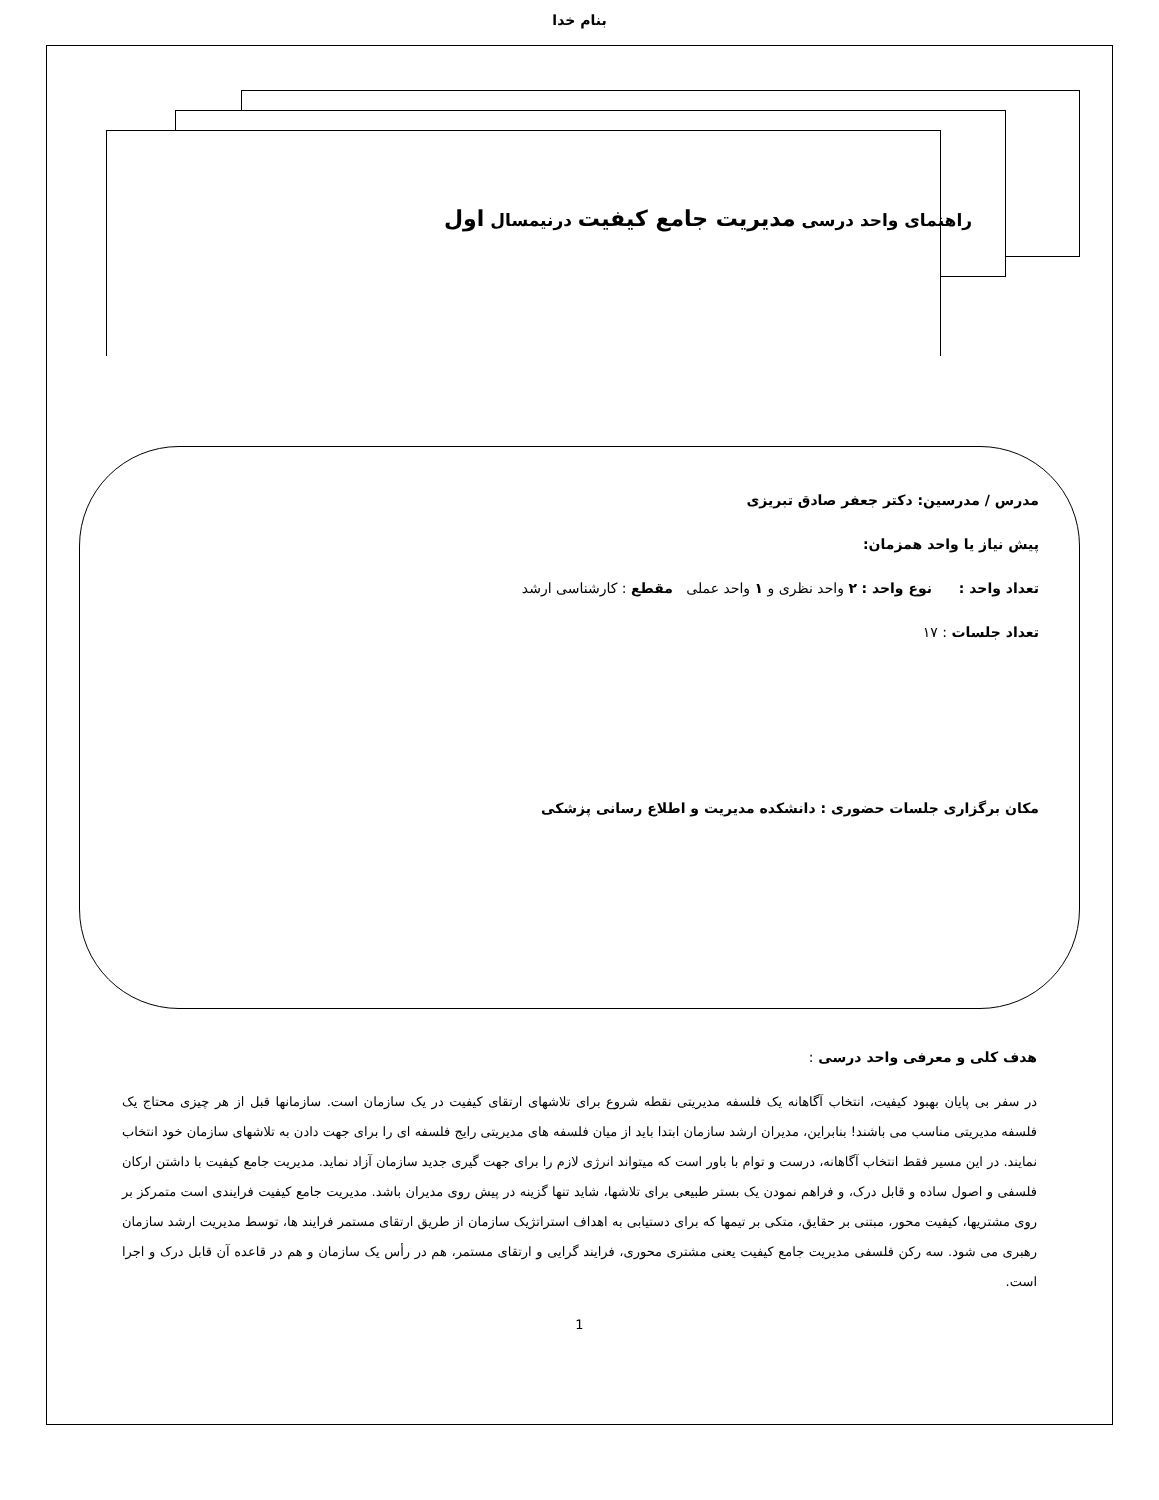بنام خدا
راهنمای واحد درسی مدیریت جامع کیفیت درنیمسال اول
مدرس / مدرسین: دکتر جعفر صادق تبریزی
پیش نیاز یا واحد همزمان:
تعداد واحد : نوع واحد : ۲ واحد نظری و ۱ واحد عملی مقطع : کارشناسی ارشد
تعداد جلسات : ۱۷
مکان برگزاری جلسات حضوری : دانشکده مدیریت و اطلاع رسانی پزشکی
هدف کلی و معرفی واحد درسی :
در سفر بی پایان بهبود کیفیت، انتخاب آگاهانه یک فلسفه مدیریتی نقطه شروع برای تلاشهای ارتقای کیفیت در یک سازمان است. سازمانها قبل از هر چیزی محتاج یک فلسفه مدیریتی مناسب می باشند! بنابراین، مدیران ارشد سازمان ابتدا باید از میان فلسفه های مدیریتی رایج فلسفه ای را برای جهت دادن به تلاشهای سازمان خود انتخاب نمایند. در این مسیر فقط انتخاب آگاهانه، درست و توام با باور است که میتواند انرژی لازم را برای جهت گیری جدید سازمان آزاد نماید. مدیریت جامع کیفیت با داشتن ارکان فلسفی و اصول ساده و قابل درک، و فراهم نمودن یک بستر طبیعی برای تلاشها، شاید تنها گزینه در پیش روی مدیران باشد. مدیریت جامع کیفیت فرایندی است متمرکز بر روی مشتریها، کیفیت محور، مبتنی بر حقایق، متکی بر تیمها که برای دستیابی به اهداف استراتژیک سازمان از طریق ارتقای مستمر فرایند ها، توسط مدیریت ارشد سازمان رهبری می شود. سه رکن فلسفی مدیریت جامع کیفیت یعنی مشتری محوری، فرایند گرایی و ارتقای مستمر، هم در رأس یک سازمان و هم در قاعده آن قابل درک و اجرا است.
1